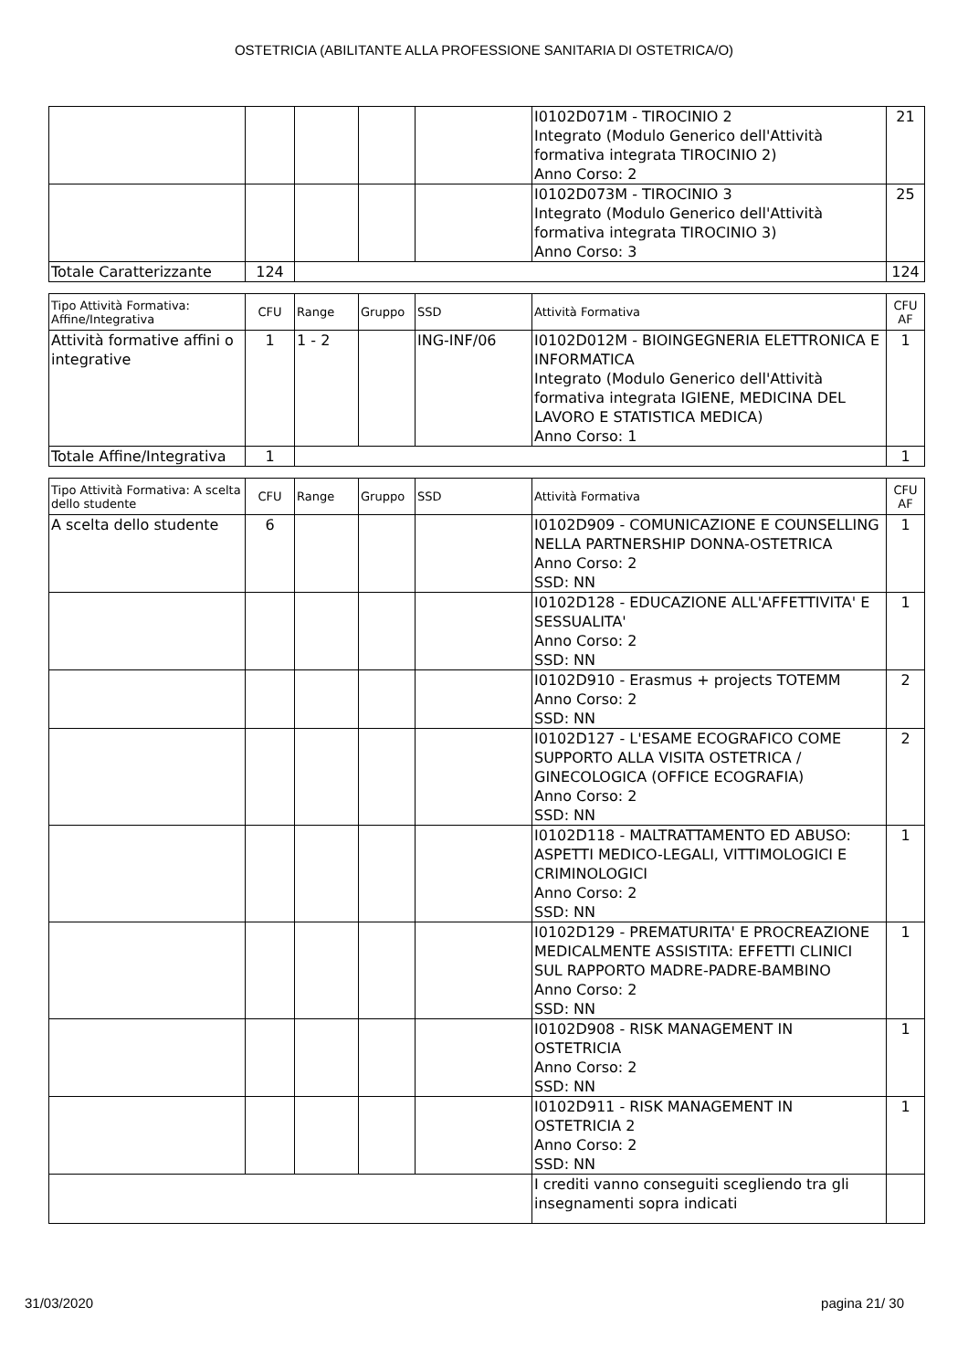OSTETRICIA (ABILITANTE ALLA PROFESSIONE SANITARIA DI OSTETRICA/O)
| | | | | | I0102D071M - TIROCINIO 2 Integrato (Modulo Generico dell'Attività formativa integrata TIROCINIO 2) Anno Corso: 2 | 21 |
| | | | | | I0102D073M - TIROCINIO 3 Integrato (Modulo Generico dell'Attività formativa integrata TIROCINIO 3) Anno Corso: 3 | 25 |
| Totale Caratterizzante | 124 | | | | | 124 |
| Tipo Attività Formativa: Affine/Integrativa | CFU | Range | Gruppo | SSD | Attività Formativa | CFU AF |
| --- | --- | --- | --- | --- | --- | --- |
| Attività formative affini o integrative | 1 | 1 - 2 | | ING-INF/06 | I0102D012M - BIOINGEGNERIA ELETTRONICA E INFORMATICA Integrato (Modulo Generico dell'Attività formativa integrata IGIENE, MEDICINA DEL LAVORO E STATISTICA MEDICA) Anno Corso: 1 | 1 |
| Totale Affine/Integrativa | 1 | | | | | 1 |
| Tipo Attività Formativa: A scelta dello studente | CFU | Range | Gruppo | SSD | Attività Formativa | CFU AF |
| --- | --- | --- | --- | --- | --- | --- |
| A scelta dello studente | 6 | | | | I0102D909 - COMUNICAZIONE E COUNSELLING NELLA PARTNERSHIP DONNA-OSTETRICA Anno Corso: 2 SSD: NN | 1 |
| | | | | | I0102D128 - EDUCAZIONE ALL'AFFETTIVITA' E SESSUALITA' Anno Corso: 2 SSD: NN | 1 |
| | | | | | I0102D910 - Erasmus + projects TOTEMM Anno Corso: 2 SSD: NN | 2 |
| | | | | | I0102D127 - L'ESAME ECOGRAFICO COME SUPPORTO ALLA VISITA OSTETRICA / GINECOLOGICA (OFFICE ECOGRAFIA) Anno Corso: 2 SSD: NN | 2 |
| | | | | | I0102D118 - MALTRATTAMENTO ED ABUSO: ASPETTI MEDICO-LEGALI, VITTIMOLOGICI E CRIMINOLOGICI Anno Corso: 2 SSD: NN | 1 |
| | | | | | I0102D129 - PREMATURITA' E PROCREAZIONE MEDICALMENTE ASSISTITA: EFFETTI CLINICI SUL RAPPORTO MADRE-PADRE-BAMBINO Anno Corso: 2 SSD: NN | 1 |
| | | | | | I0102D908 - RISK MANAGEMENT IN OSTETRICIA Anno Corso: 2 SSD: NN | 1 |
| | | | | | I0102D911 - RISK MANAGEMENT IN OSTETRICIA 2 Anno Corso: 2 SSD: NN | 1 |
| | | | | | I crediti vanno conseguiti scegliendo tra gli insegnamenti sopra indicati | |
31/03/2020 pagina 21/ 30